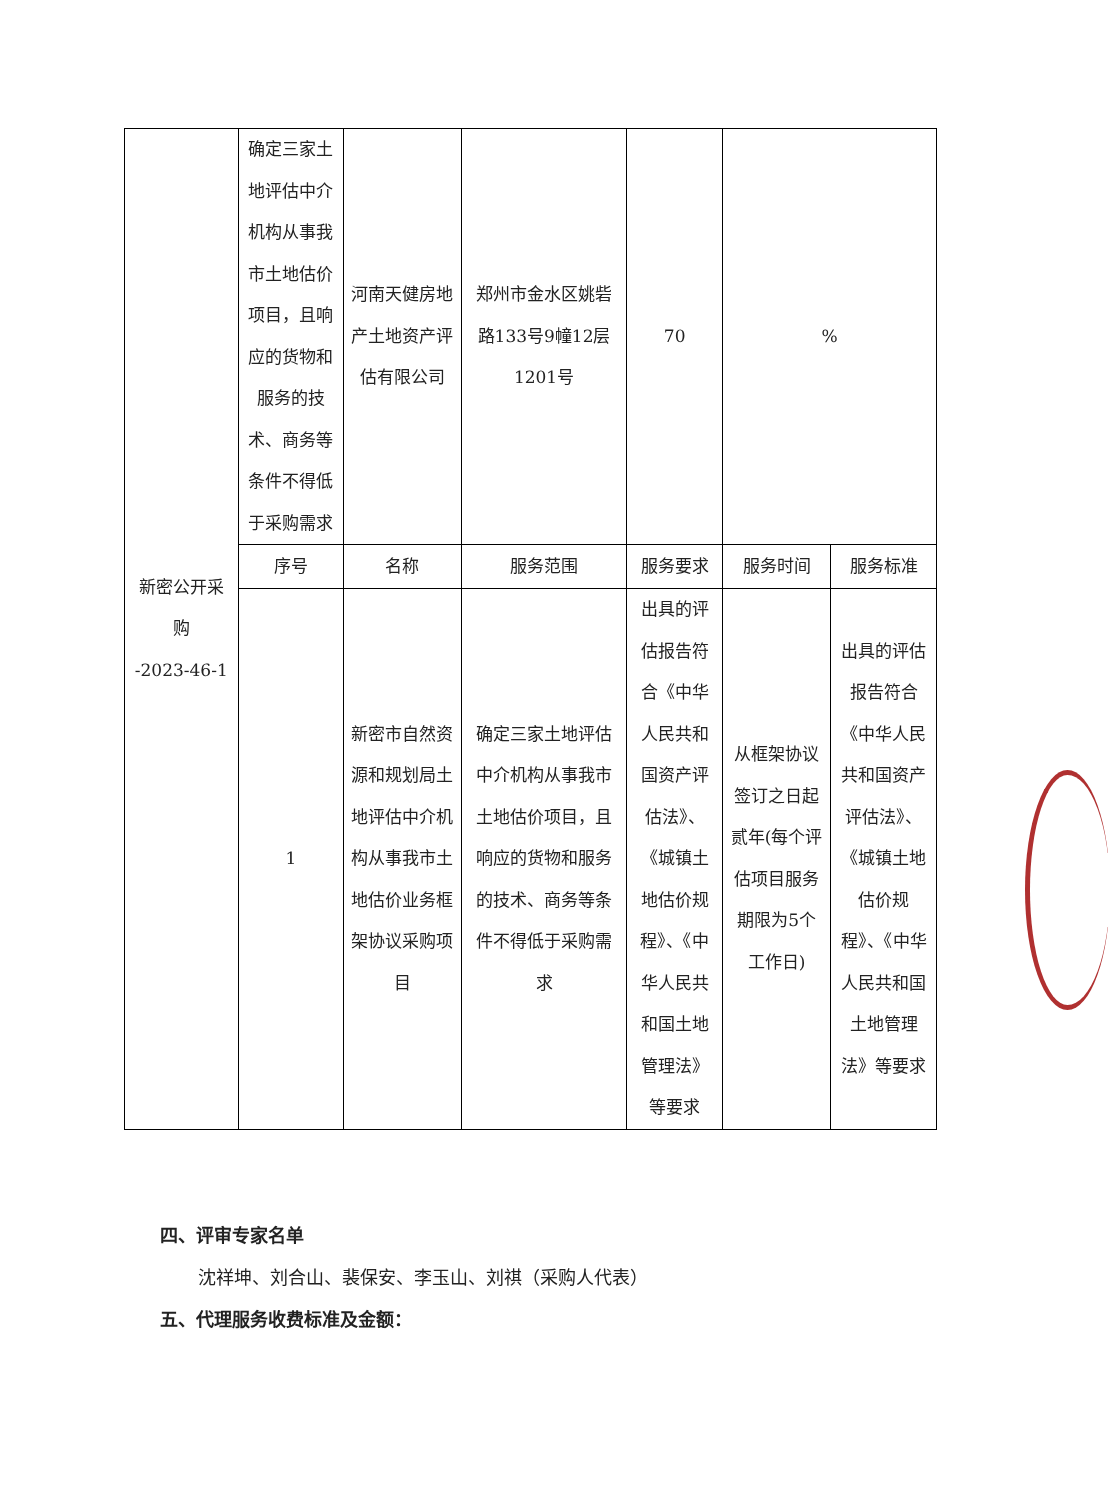| 新密公开采购 -2023-46-1 | 确定三家土地评估中介机构从事我市土地估价项目，且响应的货物和服务的技术、商务等条件不得低于采购需求 | 河南天健房地产土地资产评估有限公司 | 郑州市金水区姚砦路133号9幢12层1201号 | 70 | % | |
| | 序号 | 名称 | 服务范围 | 服务要求 | 服务时间 | 服务标准 |
| | 1 | 新密市自然资源和规划局土地评估中介机构从事我市土地估价业务框架协议采购项目 | 确定三家土地评估中介机构从事我市土地估价项目，且响应的货物和服务的技术、商务等条件不得低于采购需求 | 出具的评估报告符合《中华人民共和国资产评估法》、《城镇土地估价规程》、《中华人民共和国土地管理法》等要求 | 从框架协议签订之日起贰年(每个评估项目服务期限为5个工作日) | 出具的评估报告符合《中华人民共和国资产评估法》、《城镇土地估价规程》、《中华人民共和国土地管理法》等要求 |
四、评审专家名单
沈祥坤、刘合山、裴保安、李玉山、刘祺（采购人代表）
五、代理服务收费标准及金额：